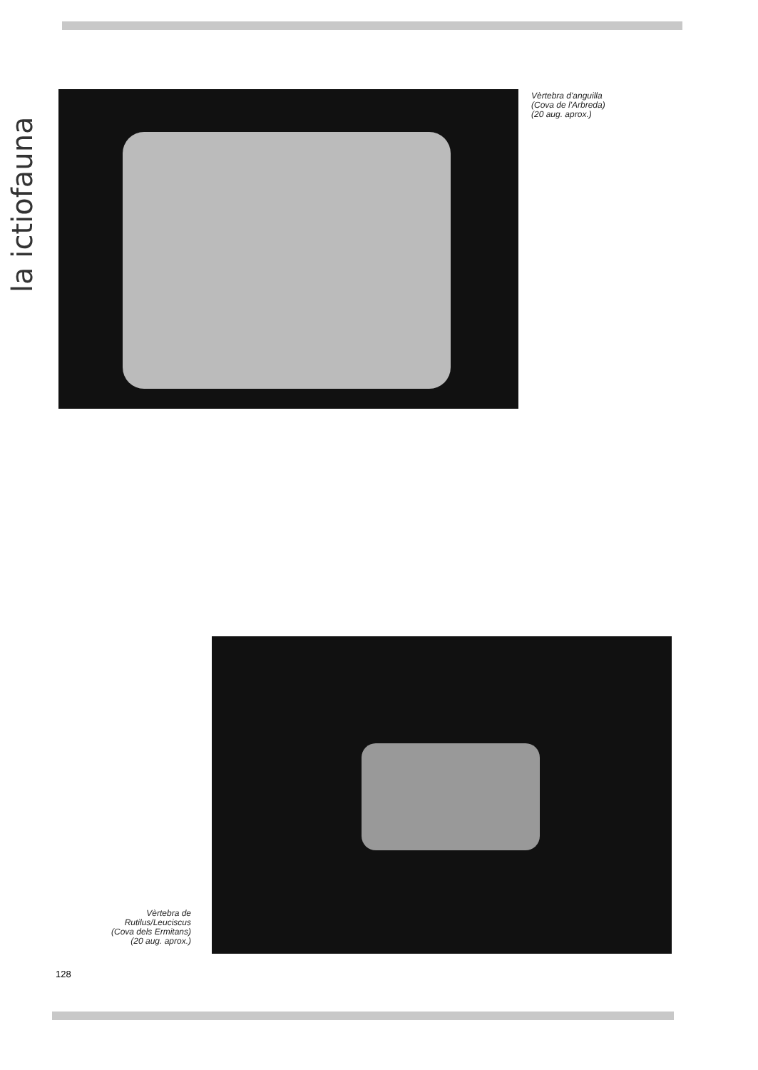la ictiofauna
Vèrtebra d'anguilla
(Cova de l'Arbreda)
(20 aug. aprox.)
Vèrtebra de
Rutilus/Leuciscus
(Cova dels Ermitans)
(20 aug. aprox.)
128